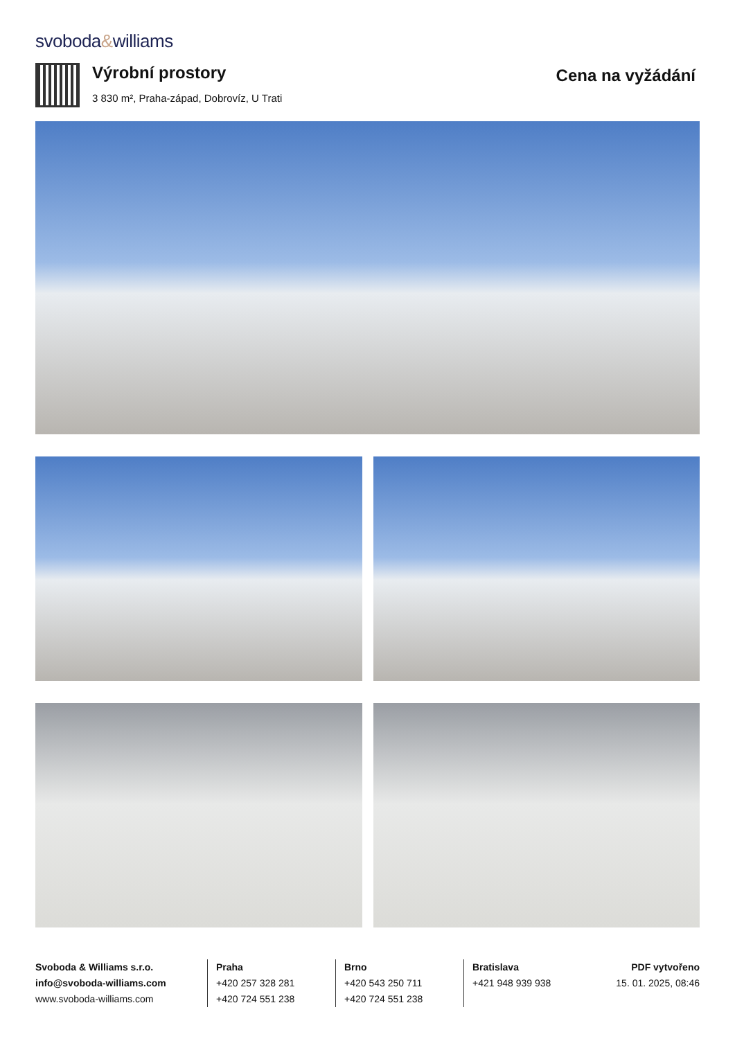svoboda&williams
Výrobní prostory
3 830 m², Praha-západ, Dobrovíz, U Trati
Cena na vyžádání
Svoboda & Williams s.r.o.
info@svoboda-williams.com
www.svoboda-williams.com
Praha
+420 257 328 281
+420 724 551 238
Brno
+420 543 250 711
+420 724 551 238
Bratislava
+421 948 939 938
PDF vytvořeno
15. 01. 2025, 08:46